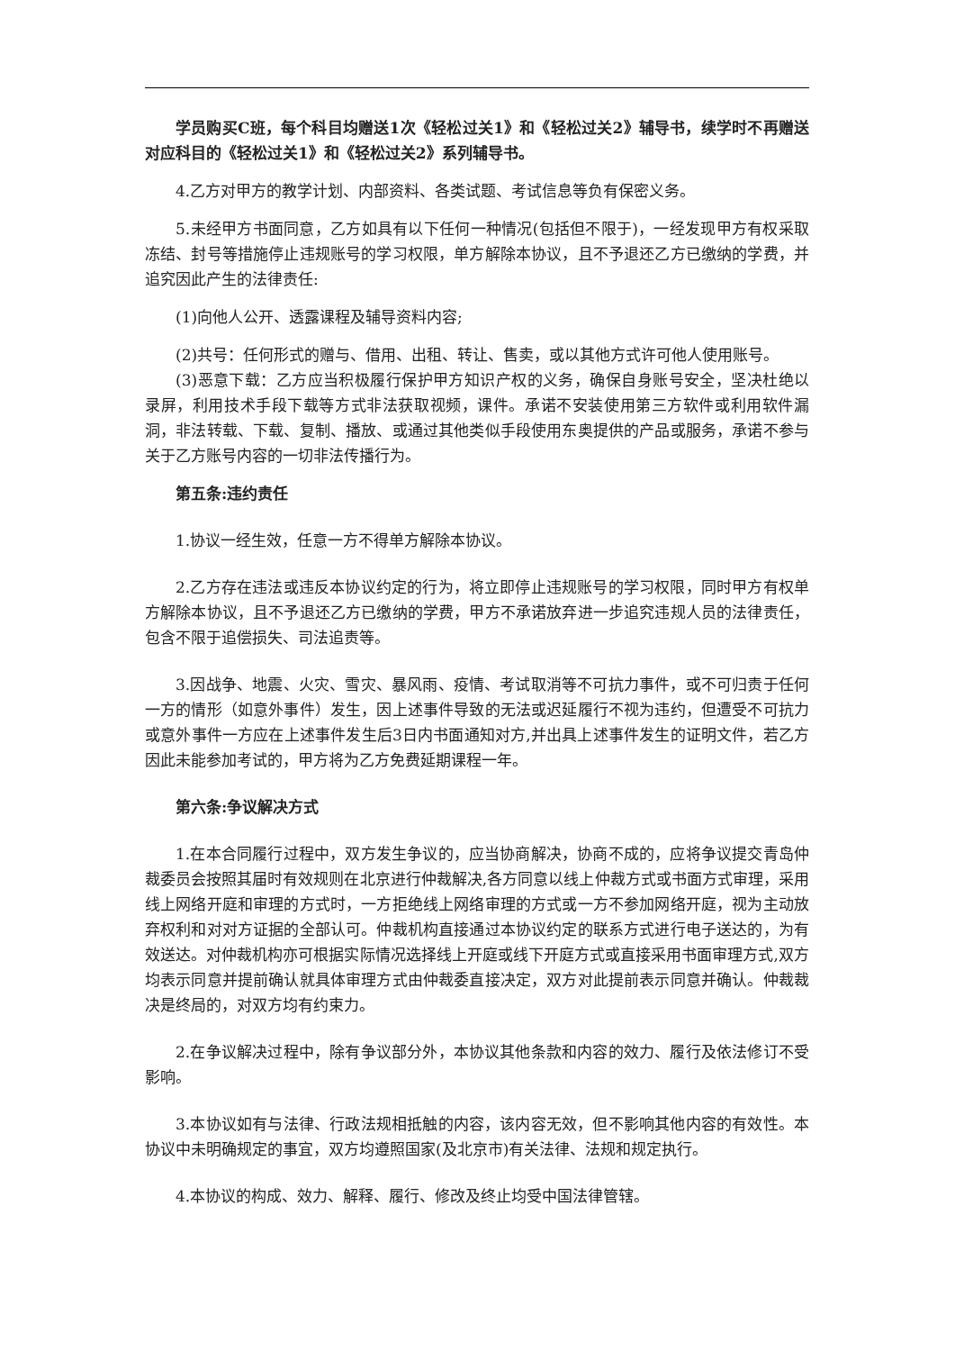学员购买C班，每个科目均赠送1次《轻松过关1》和《轻松过关2》辅导书，续学时不再赠送对应科目的《轻松过关1》和《轻松过关2》系列辅导书。
4.乙方对甲方的教学计划、内部资料、各类试题、考试信息等负有保密义务。
5.未经甲方书面同意，乙方如具有以下任何一种情况(包括但不限于)，一经发现甲方有权采取冻结、封号等措施停止违规账号的学习权限，单方解除本协议，且不予退还乙方已缴纳的学费，并追究因此产生的法律责任:
(1)向他人公开、透露课程及辅导资料内容;
(2)共号：任何形式的赠与、借用、出租、转让、售卖，或以其他方式许可他人使用账号。
(3)恶意下载：乙方应当积极履行保护甲方知识产权的义务，确保自身账号安全，坚决杜绝以录屏，利用技术手段下载等方式非法获取视频，课件。承诺不安装使用第三方软件或利用软件漏洞，非法转载、下载、复制、播放、或通过其他类似手段使用东奥提供的产品或服务，承诺不参与关于乙方账号内容的一切非法传播行为。
第五条:违约责任
1.协议一经生效，任意一方不得单方解除本协议。
2.乙方存在违法或违反本协议约定的行为，将立即停止违规账号的学习权限，同时甲方有权单方解除本协议，且不予退还乙方已缴纳的学费，甲方不承诺放弃进一步追究违规人员的法律责任，包含不限于追偿损失、司法追责等。
3.因战争、地震、火灾、雪灾、暴风雨、疫情、考试取消等不可抗力事件，或不可归责于任何一方的情形（如意外事件）发生，因上述事件导致的无法或迟延履行不视为违约，但遭受不可抗力或意外事件一方应在上述事件发生后3日内书面通知对方,并出具上述事件发生的证明文件，若乙方因此未能参加考试的，甲方将为乙方免费延期课程一年。
第六条:争议解决方式
1.在本合同履行过程中，双方发生争议的，应当协商解决，协商不成的，应将争议提交青岛仲裁委员会按照其届时有效规则在北京进行仲裁解决,各方同意以线上仲裁方式或书面方式审理，采用线上网络开庭和审理的方式时，一方拒绝线上网络审理的方式或一方不参加网络开庭，视为主动放弃权利和对对方证据的全部认可。仲裁机构直接通过本协议约定的联系方式进行电子送达的，为有效送达。对仲裁机构亦可根据实际情况选择线上开庭或线下开庭方式或直接采用书面审理方式,双方均表示同意并提前确认就具体审理方式由仲裁委直接决定，双方对此提前表示同意并确认。仲裁裁决是终局的，对双方均有约束力。
2.在争议解决过程中，除有争议部分外，本协议其他条款和内容的效力、履行及依法修订不受影响。
3.本协议如有与法律、行政法规相抵触的内容，该内容无效，但不影响其他内容的有效性。本协议中未明确规定的事宜，双方均遵照国家(及北京市)有关法律、法规和规定执行。
4.本协议的构成、效力、解释、履行、修改及终止均受中国法律管辖。